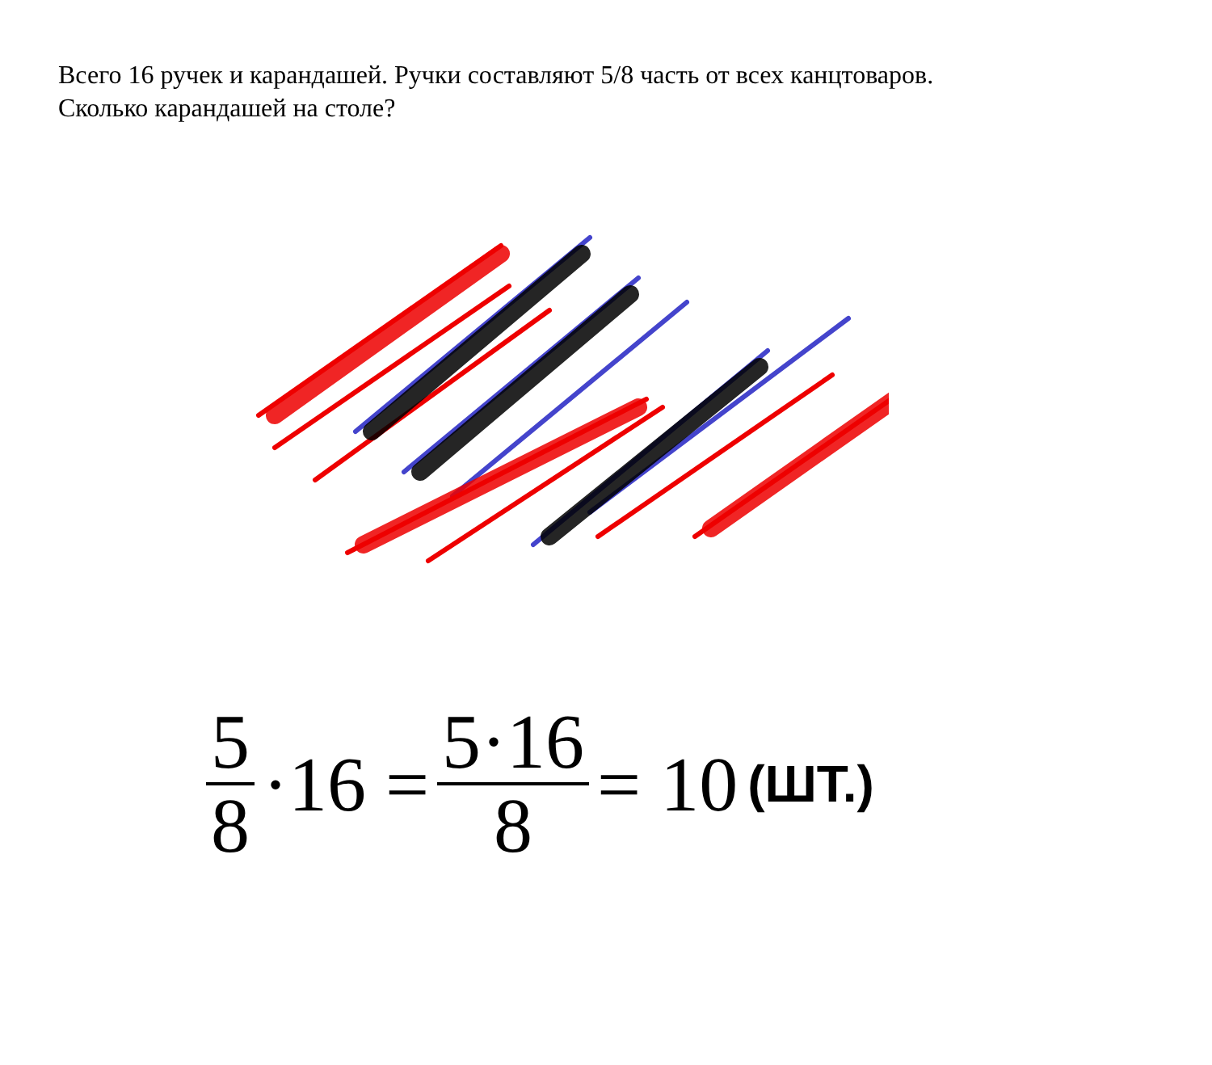Всего 16 ручек и карандашей. Ручки составляют 5/8 часть от всех канцтоваров.
Сколько карандашей на столе?
5 8 ·16 = 5·16 8 = 10 (ШТ.)